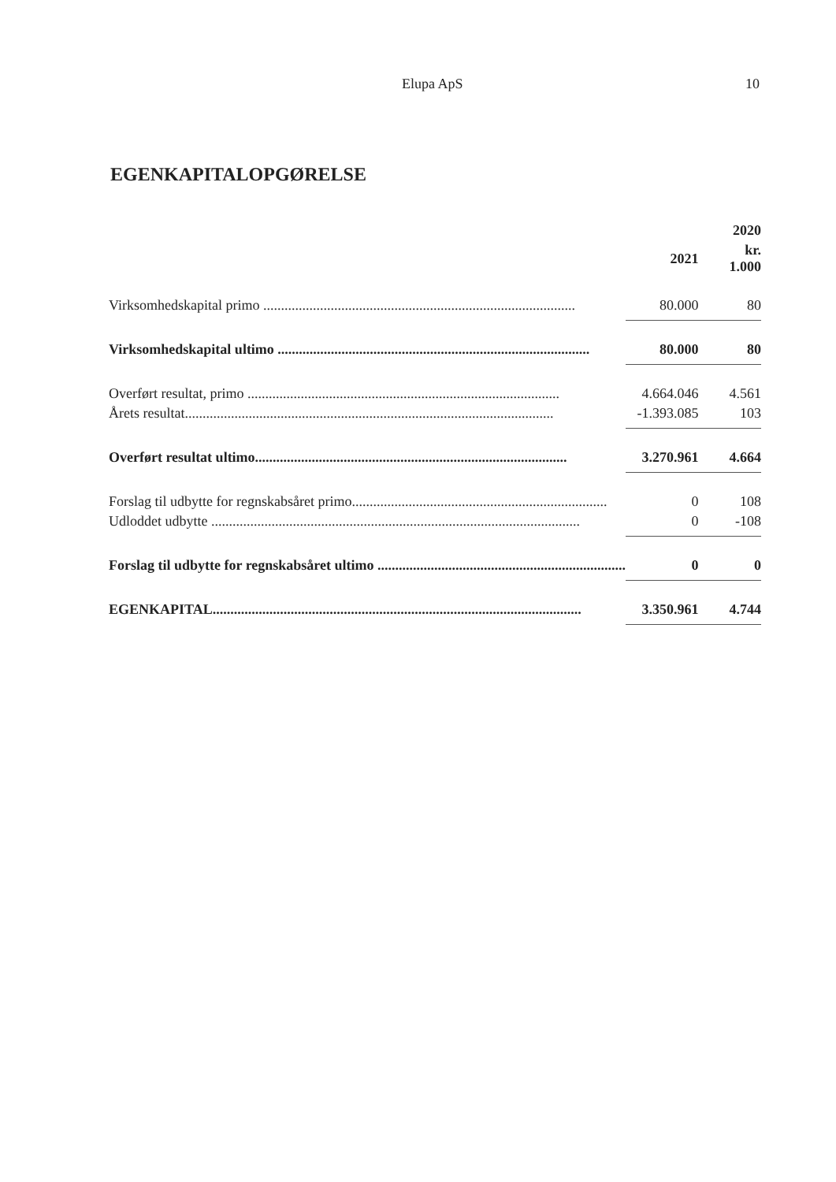Elupa ApS 10
EGENKAPITALOPGØRELSE
| | | 2020 |
| --- | --- | --- |
| | 2021 | kr. 1.000 |
| Virksomhedskapital primo ........................................................................................ | 80.000 | 80 |
| Virksomhedskapital ultimo ........................................................................................ | 80.000 | 80 |
| Overført resultat, primo ........................................................................................ | 4.664.046 | 4.561 |
| Årets resultat........................................................................................................ | -1.393.085 | 103 |
| Overført resultat ultimo........................................................................................ | 3.270.961 | 4.664 |
| Forslag til udbytte for regnskabsåret primo........................................................................ | 0 | 108 |
| Udloddet udbytte ........................................................................................................ | 0 | -108 |
| Forslag til udbytte for regnskabsåret ultimo ...................................................................... | 0 | 0 |
| EGENKAPITAL........................................................................................................ | 3.350.961 | 4.744 |